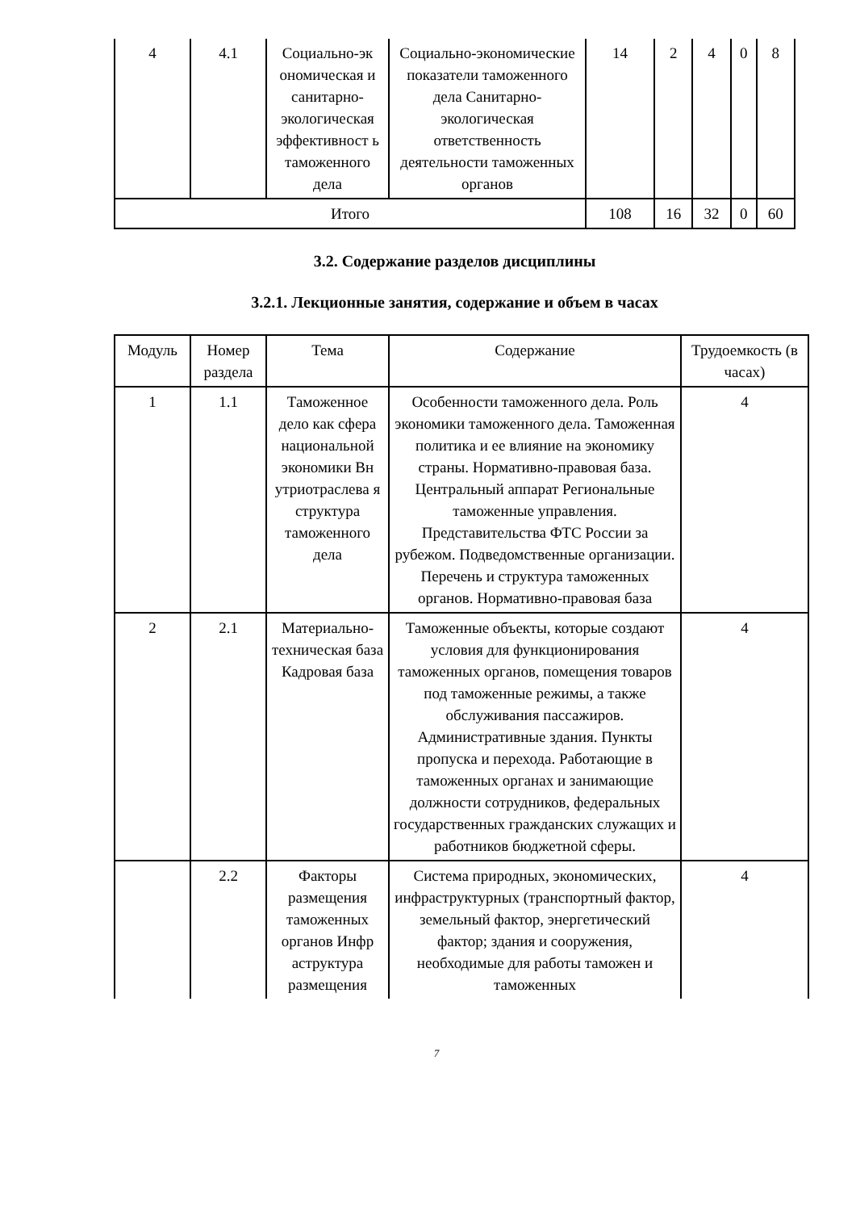| 4 | 4.1 | Социально-эк ономическая и санитарно-экологическая эффективност ь таможенного дела | Социально-экономические показатели таможенного дела Санитарно-экологическая ответственность деятельности таможенных органов | 14 | 2 | 4 | 0 | 8 |
| Итого | | | | 108 | 16 | 32 | 0 | 60 |
3.2. Содержание разделов дисциплины
3.2.1. Лекционные занятия, содержание и объем в часах
| Модуль | Номер раздела | Тема | Содержание | Трудоемкость (в часах) |
| --- | --- | --- | --- | --- |
| 1 | 1.1 | Таможенное дело как сфера национальной экономики Вн утриотраслева я структура таможенного дела | Особенности таможенного дела. Роль экономики таможенного дела. Таможенная политика и ее влияние на экономику страны. Нормативно-правовая база. Центральный аппарат Региональные таможенные управления. Представительства ФТС России за рубежом. Подведомственные организации. Перечень и структура таможенных органов. Нормативно-правовая база | 4 |
| 2 | 2.1 | Материально-техническая база Кадровая база | Таможенные объекты, которые создают условия для функционирования таможенных органов, помещения товаров под таможенные режимы, а также обслуживания пассажиров. Административные здания. Пункты пропуска и перехода. Работающие в таможенных органах и занимающие должности сотрудников, федеральных государственных гражданских служащих и работников бюджетной сферы. | 4 |
| | 2.2 | Факторы размещения таможенных органов Инфр аструктура размещения | Система природных, экономических, инфраструктурных (транспортный фактор, земельный фактор, энергетический фактор; здания и сооружения, необходимые для работы таможен и таможенных | 4 |
7